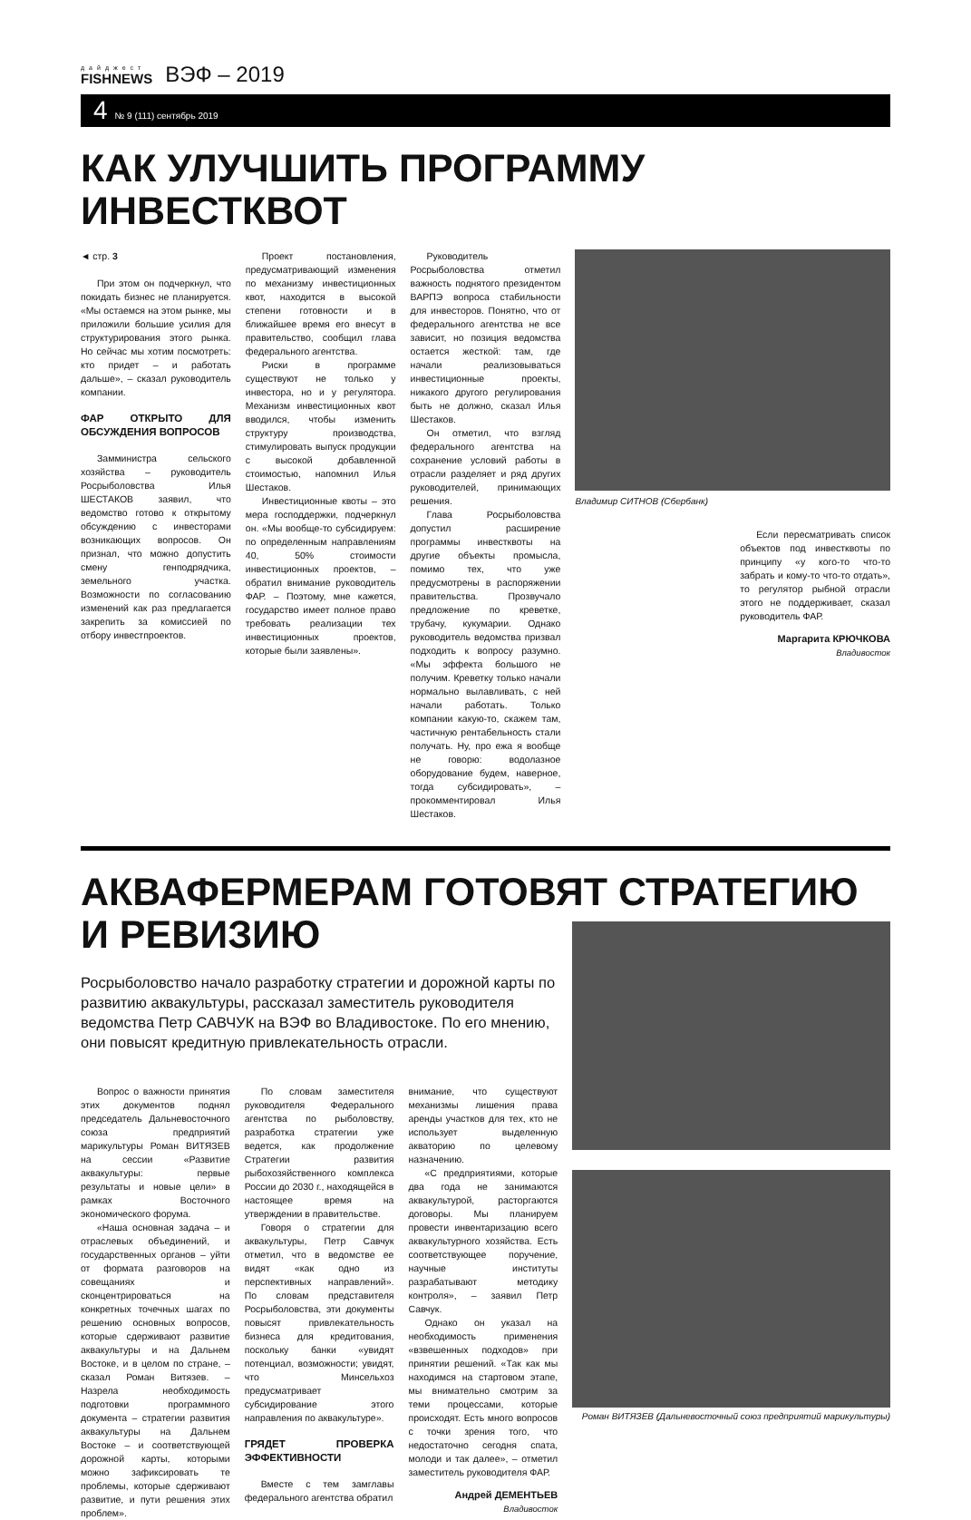дайджест
FISHNEWS
ВЭФ – 2019
4 № 9 (111) сентябрь 2019
КАК УЛУЧШИТЬ ПРОГРАММУ ИНВЕСТКВОТ
◄ стр. 3
При этом он подчеркнул, что покидать бизнес не планируется. «Мы остаемся на этом рынке, мы приложили большие усилия для структурирования этого рынка. Но сейчас мы хотим посмотреть: кто придет – и работать дальше», – сказал руководитель компании.
ФАР ОТКРЫТО ДЛЯ ОБСУЖДЕНИЯ ВОПРОСОВ
Замминистра сельского хозяйства – руководитель Росрыболовства Илья ШЕСТАКОВ заявил, что ведомство готово к открытому обсуждению с инвесторами возникающих вопросов. Он признал, что можно допустить смену генподрядчика, земельного участка. Возможности по согласованию изменений как раз предлагается закрепить за комиссией по отбору инвестпроектов.
Проект постановления, предусматривающий изменения по механизму инвестиционных квот, находится в высокой степени готовности и в ближайшее время его внесут в правительство, сообщил глава федерального агентства.
Риски в программе существуют не только у инвестора, но и у регулятора. Механизм инвестиционных квот вводился, чтобы изменить структуру производства, стимулировать выпуск продукции с высокой добавленной стоимостью, напомнил Илья Шестаков.
Инвестиционные квоты – это мера господдержки, подчеркнул он. «Мы вообще-то субсидируем: по определенным направлениям 40, 50% стоимости инвестиционных проектов, – обратил внимание руководитель ФАР. – Поэтому, мне кажется, государство имеет полное право требовать реализации тех инвестиционных проектов, которые были заявлены».
Руководитель Росрыболовства отметил важность поднятого президентом ВАРПЭ вопроса стабильности для инвесторов. Понятно, что от федерального агентства не все зависит, но позиция ведомства остается жесткой: там, где начали реализовываться инвестиционные проекты, никакого другого регулирования быть не должно, сказал Илья Шестаков.
Он отметил, что взгляд федерального агентства на сохранение условий работы в отрасли разделяет и ряд других руководителей, принимающих решения.
Глава Росрыболовства допустил расширение программы инвестквоты на другие объекты промысла, помимо тех, что уже предусмотрены в распоряжении правительства. Прозвучало предложение по креветке, трубачу, кукумарии. Однако руководитель ведомства призвал подходить к вопросу разумно. «Мы эффекта большого не получим. Креветку только начали нормально вылавливать, с ней начали работать. Только компании какую-то, скажем там, частичную рентабельность стали получать. Ну, про ежа я вообще не говорю: водолазное оборудование будем, наверное, тогда субсидировать», – прокомментировал Илья Шестаков.
Владимир СИТНОВ (Сбербанк)
Если пересматривать список объектов под инвестквоты по принципу «у кого-то что-то забрать и кому-то что-то отдать», то регулятор рыбной отрасли этого не поддерживает, сказал руководитель ФАР.
Маргарита КРЮЧКОВА
Владивосток
АКВАФЕРМЕРАМ ГОТОВЯТ СТРАТЕГИЮ
И РЕВИЗИЮ
Росрыболовство начало разработку стратегии и дорожной карты по развитию аквакультуры, рассказал заместитель руководителя ведомства Петр САВЧУК на ВЭФ во Владивостоке. По его мнению, они повысят кредитную привлекательность отрасли.
Вопрос о важности принятия этих документов поднял председатель Дальневосточного союза предприятий марикультуры Роман ВИТЯЗЕВ на сессии «Развитие аквакультуры: первые результаты и новые цели» в рамках Восточного экономического форума.
«Наша основная задача – и отраслевых объединений, и государственных органов – уйти от формата разговоров на совещаниях и сконцентрироваться на конкретных точечных шагах по решению основных вопросов, которые сдерживают развитие аквакультуры и на Дальнем Востоке, и в целом по стране, – сказал Роман Витязев. – Назрела необходимость подготовки программного документа – стратегии развития аквакультуры на Дальнем Востоке – и соответствующей дорожной карты, которыми можно зафиксировать те проблемы, которые сдерживают развитие, и пути решения этих проблем».
По словам заместителя руководителя Федерального агентства по рыболовству, разработка стратегии уже ведется, как продолжение Стратегии развития рыбохозяйственного комплекса России до 2030 г., находящейся в настоящее время на утверждении в правительстве.
Говоря о стратегии для аквакультуры, Петр Савчук отметил, что в ведомстве ее видят «как одно из перспективных направлений». По словам представителя Росрыболовства, эти документы повысят привлекательность бизнеса для кредитования, поскольку банки «увидят потенциал, возможности; увидят, что Минсельхоз предусматривает субсидирование этого направления по аквакультуре».
ГРЯДЕТ ПРОВЕРКА ЭФФЕКТИВНОСТИ
Вместе с тем замглавы федерального агентства обратил
внимание, что существуют механизмы лишения права аренды участков для тех, кто не использует выделенную акваторию по целевому назначению.
«С предприятиями, которые два года не занимаются аквакультурой, расторгаются договоры. Мы планируем провести инвентаризацию всего аквакультурного хозяйства. Есть соответствующее поручение, научные институты разрабатывают методику контроля», – заявил Петр Савчук.
Однако он указал на необходимость применения «взвешенных подходов» при принятии решений. «Так как мы находимся на стартовом этапе, мы внимательно смотрим за теми процессами, которые происходят. Есть много вопросов с точки зрения того, что недостаточно сегодня спата, молоди и так далее», – отметил заместитель руководителя ФАР.
Андрей ДЕМЕНТЬЕВ
Владивосток
Роман ВИТЯЗЕВ (Дальневосточный союз предприятий марикультуры)